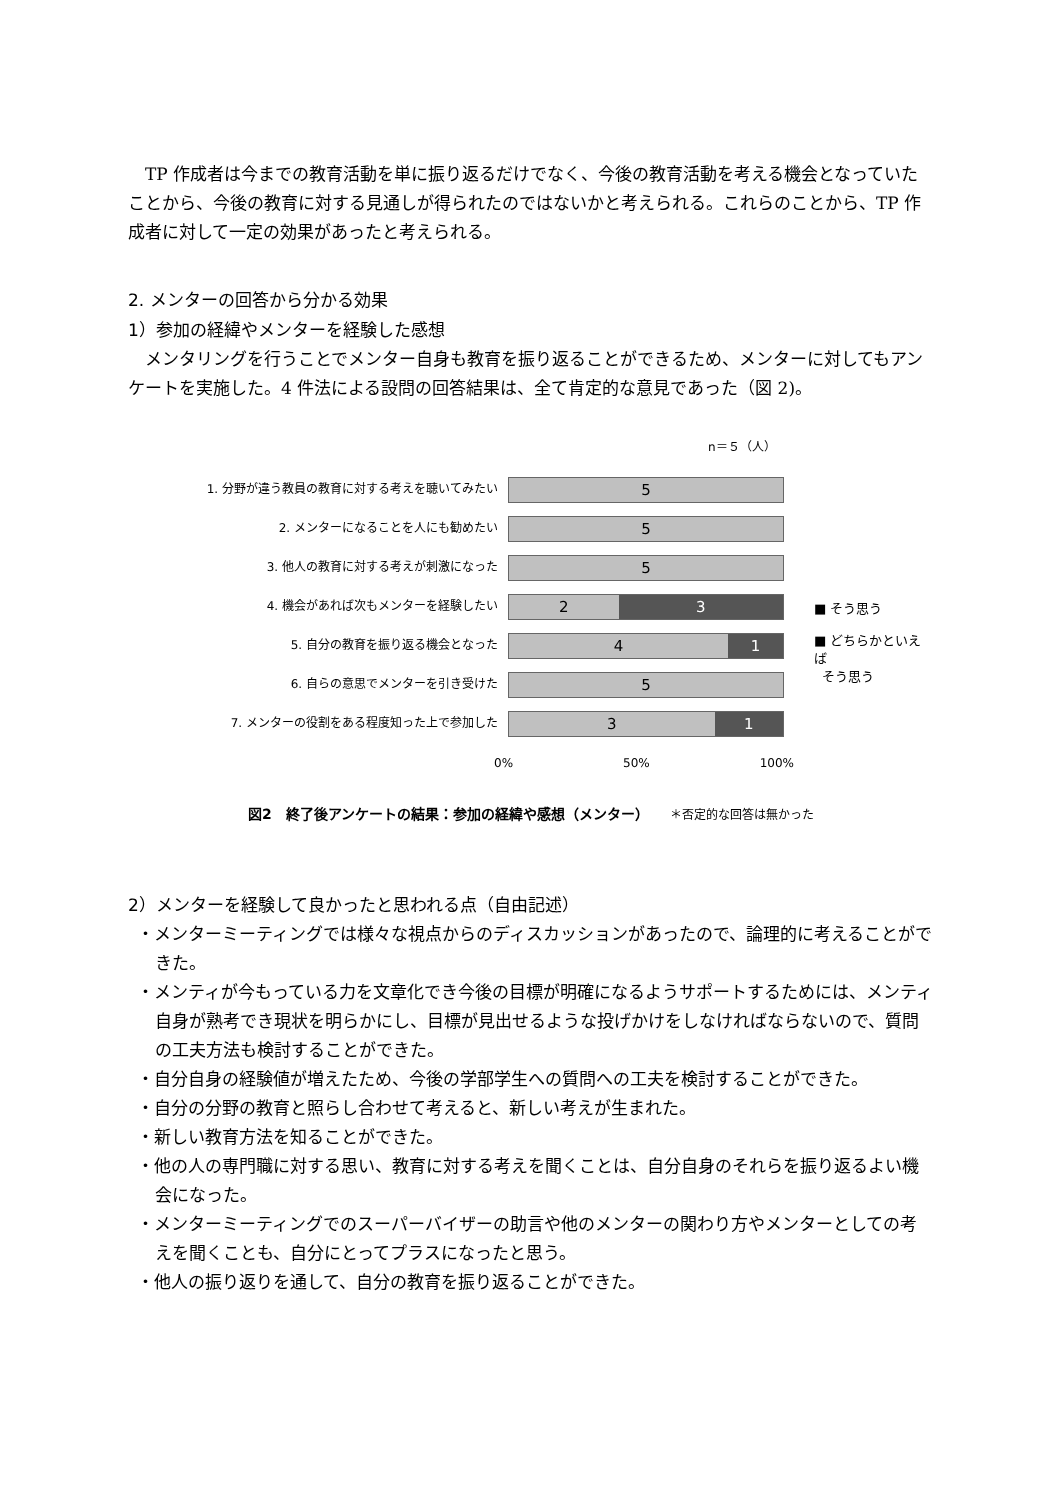TP 作成者は今までの教育活動を単に振り返るだけでなく、今後の教育活動を考える機会となっていたことから、今後の教育に対する見通しが得られたのではないかと考えられる。これらのことから、TP 作成者に対して一定の効果があったと考えられる。
2. メンターの回答から分かる効果
1）参加の経緯やメンターを経験した感想
メンタリングを行うことでメンター自身も教育を振り返ることができるため、メンターに対してもアンケートを実施した。4 件法による設問の回答結果は、全て肯定的な意見であった（図 2)。
n＝５（人）
1. 分野が違う教員の教育に対する考えを聴いてみたい
5
2. メンターになることを人にも勧めたい
5
3. 他人の教育に対する考えが刺激になった
5
4. 機会があれば次もメンターを経験したい
2 3
5. 自分の教育を振り返る機会となった
4 1
6. 自らの意思でメンターを引き受けた
5
7. メンターの役割をある程度知った上で参加した
3 1
0% 50% 100%
■ そう思う
■ どちらかといえば
そう思う
図2　終了後アンケートの結果：参加の経緯や感想（メンター）　　＊否定的な回答は無かった
2）メンターを経験して良かったと思われる点（自由記述）
・メンターミーティングでは様々な視点からのディスカッションがあったので、論理的に考えることができた。
・メンティが今もっている力を文章化でき今後の目標が明確になるようサポートするためには、メンティ自身が熟考でき現状を明らかにし、目標が見出せるような投げかけをしなければならないので、質問の工夫方法も検討することができた。
・自分自身の経験値が増えたため、今後の学部学生への質問への工夫を検討することができた。
・自分の分野の教育と照らし合わせて考えると、新しい考えが生まれた。
・新しい教育方法を知ることができた。
・他の人の専門職に対する思い、教育に対する考えを聞くことは、自分自身のそれらを振り返るよい機会になった。
・メンターミーティングでのスーパーバイザーの助言や他のメンターの関わり方やメンターとしての考えを聞くことも、自分にとってプラスになったと思う。
・他人の振り返りを通して、自分の教育を振り返ることができた。